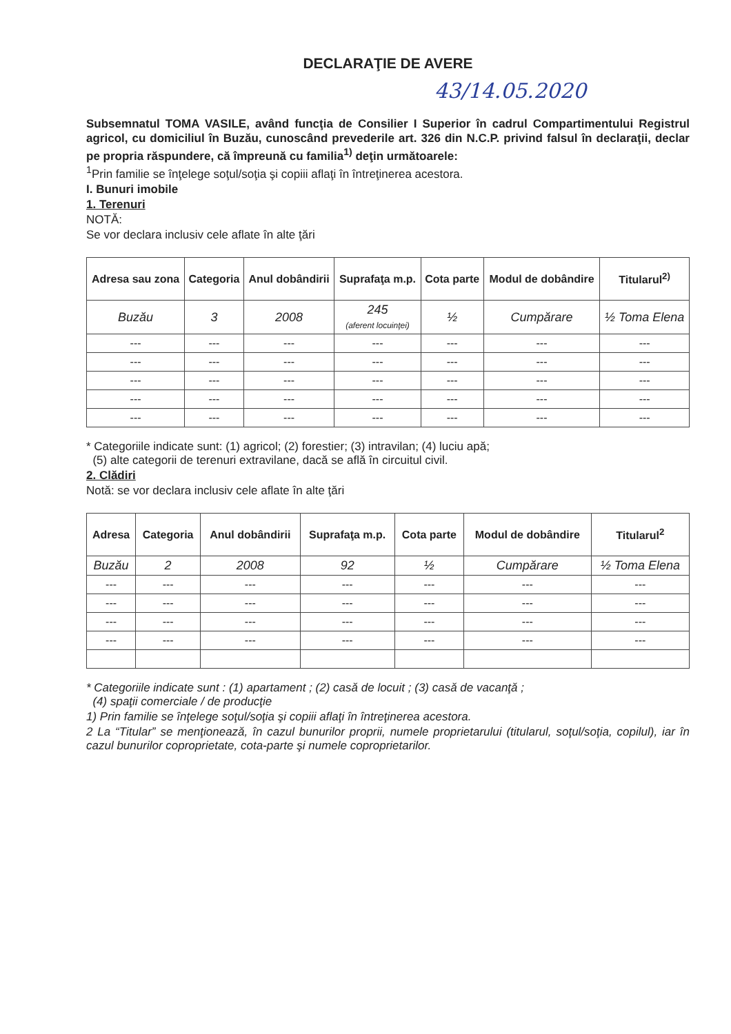DECLARAŢIE DE AVERE
43/14.05.2020
Subsemnatul TOMA VASILE, având funcţia de Consilier I Superior în cadrul Compartimentului Registrul agricol, cu domiciliul în Buzău, cunoscând prevederile art. 326 din N.C.P. privind falsul în declaraţii, declar pe propria răspundere, că împreună cu familia<sup>1)</sup> deţin următoarele:
<sup>1</sup> Prin familie se înţelege soţul/soţia şi copiii aflaţi în întreţinerea acestora.
I. Bunuri imobile
1. Terenuri
NOTĂ:
Se vor declara inclusiv cele aflate în alte ţări
| Adresa sau zona | Categoria | Anul dobândirii | Suprafaţa m.p. | Cota parte | Modul de dobândire | Titularul<sup>2)</sup> |
| --- | --- | --- | --- | --- | --- | --- |
| Buzău | 3 | 2008 | 245 (aferent locuinţei) | ½ | Cumpărare | ½ Toma Elena |
| --- | --- | --- | --- | --- | --- | --- |
| --- | --- | --- | --- | --- | --- | --- |
| --- | --- | --- | --- | --- | --- | --- |
| --- | --- | --- | --- | --- | --- | --- |
| --- | --- | --- | --- | --- | --- | --- |
* Categoriile indicate sunt: (1) agricol; (2) forestier; (3) intravilan; (4) luciu apă;
(5) alte categorii de terenuri extravilane, dacă se află în circuitul civil.
2. Clădiri
Notă: se vor declara inclusiv cele aflate în alte ţări
| Adresa | Categoria | Anul dobândirii | Suprafaţa m.p. | Cota parte | Modul de dobândire | Titularul<sup>2</sup> |
| --- | --- | --- | --- | --- | --- | --- |
| Buzău | 2 | 2008 | 92 | ½ | Cumpărare | ½ Toma Elena |
| --- | --- | --- | --- | --- | --- | --- |
| --- | --- | --- | --- | --- | --- | --- |
| --- | --- | --- | --- | --- | --- | --- |
| --- | --- | --- | --- | --- | --- | --- |
* Categoriile indicate sunt : (1) apartament ; (2) casă de locuit ; (3) casă de vacanţă ;
(4) spaţii comerciale / de producţie
1) Prin familie se înţelege soţul/soţia şi copiii aflaţi în întreţinerea acestora.
2 La “Titular” se menţionează, în cazul bunurilor proprii, numele proprietarului (titularul, soţul/soţia, copilul), iar în cazul bunurilor coproprietate, cota-parte şi numele coproprietarilor.